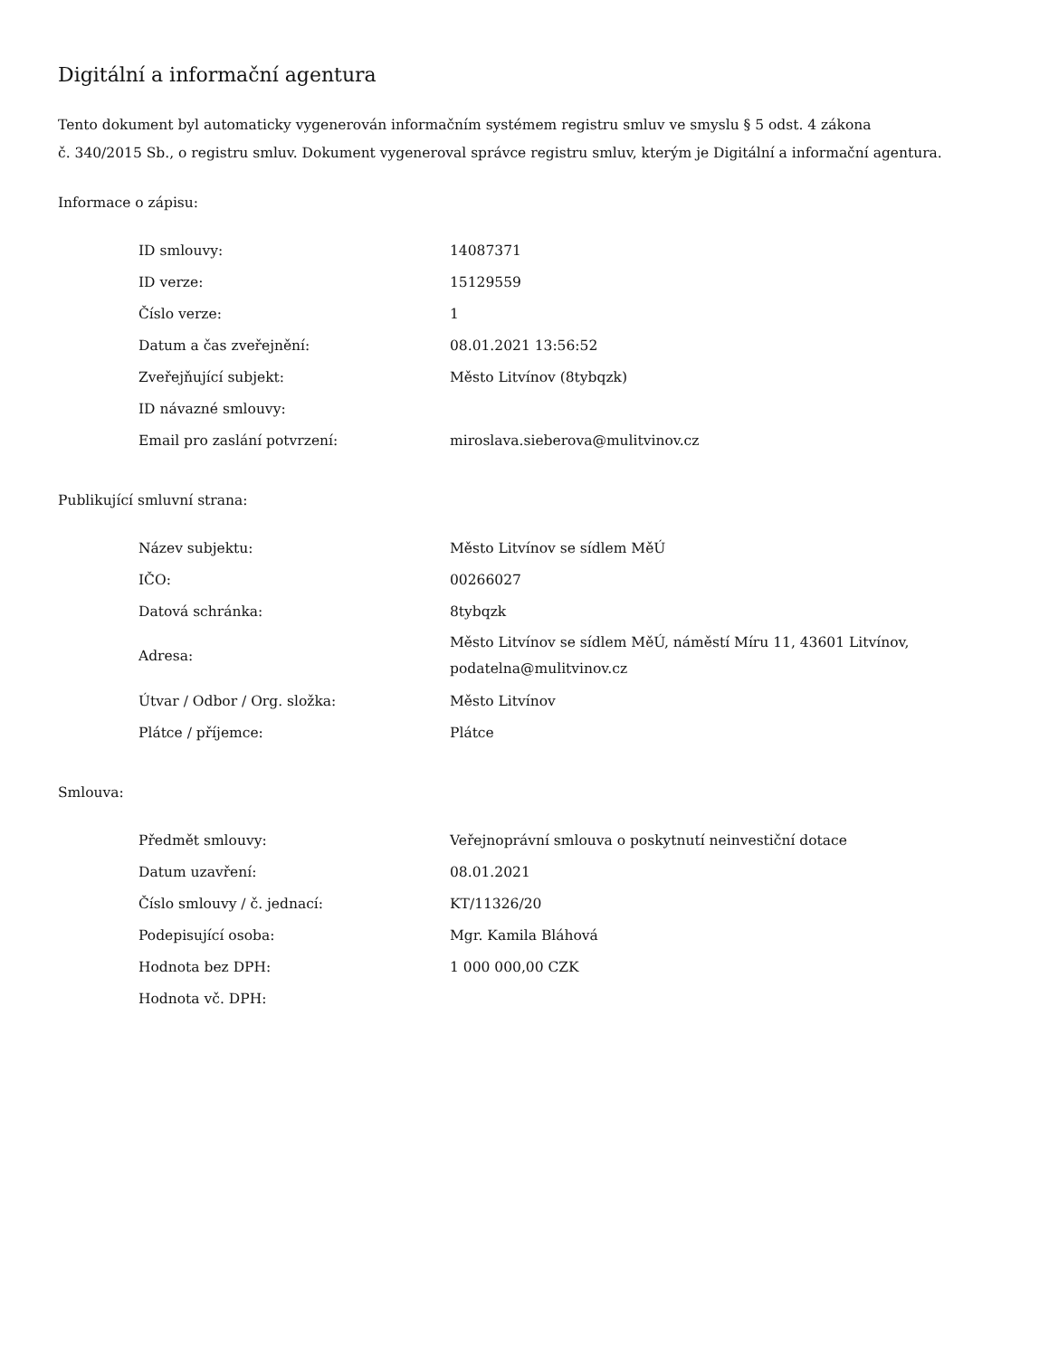Digitální a informační agentura
Tento dokument byl automaticky vygenerován informačním systémem registru smluv ve smyslu § 5 odst. 4 zákona
č. 340/2015 Sb., o registru smluv. Dokument vygeneroval správce registru smluv, kterým je Digitální a informační agentura.
Informace o zápisu:
| ID smlouvy: | 14087371 |
| ID verze: | 15129559 |
| Číslo verze: | 1 |
| Datum a čas zveřejnění: | 08.01.2021 13:56:52 |
| Zveřejňující subjekt: | Město Litvínov (8tybqzk) |
| ID návazné smlouvy: | |
| Email pro zaslání potvrzení: | miroslava.sieberova@mulitvinov.cz |
Publikující smluvní strana:
| Název subjektu: | Město Litvínov se sídlem MěÚ |
| IČO: | 00266027 |
| Datová schránka: | 8tybqzk |
| Adresa: | Město Litvínov se sídlem MěÚ, náměstí Míru 11, 43601 Litvínov, podatelna@mulitvinov.cz |
| Útvar / Odbor / Org. složka: | Město Litvínov |
| Plátce / příjemce: | Plátce |
Smlouva:
| Předmět smlouvy: | Veřejnoprávní smlouva o poskytnutí neinvestiční dotace |
| Datum uzavření: | 08.01.2021 |
| Číslo smlouvy / č. jednací: | KT/11326/20 |
| Podepisující osoba: | Mgr. Kamila Bláhová |
| Hodnota bez DPH: | 1 000 000,00 CZK |
| Hodnota vč. DPH: | |